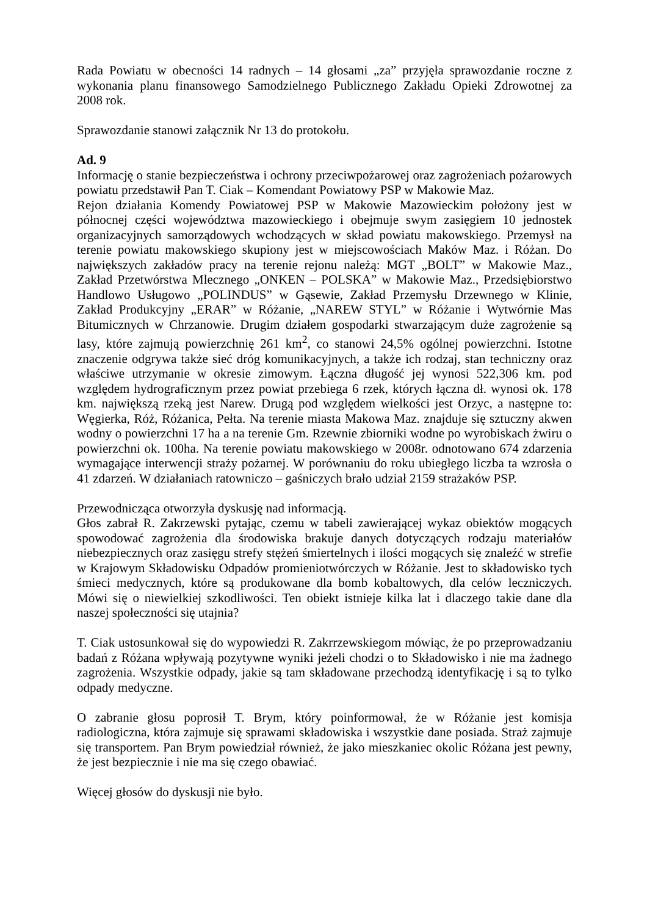Rada Powiatu w obecności 14 radnych – 14 głosami „za” przyjęła sprawozdanie roczne z wykonania planu finansowego Samodzielnego Publicznego Zakładu Opieki Zdrowotnej za 2008 rok.
Sprawozdanie stanowi załącznik Nr 13 do protokołu.
Ad. 9
Informację o stanie bezpieczeństwa i ochrony przeciwpożarowej oraz zagrożeniach pożarowych powiatu przedstawił Pan T. Ciak – Komendant Powiatowy PSP w Makowie Maz.
Rejon działania Komendy Powiatowej PSP w Makowie Mazowieckim położony jest w północnej części województwa mazowieckiego i obejmuje swym zasięgiem 10 jednostek organizacyjnych samorządowych wchodzących w skład powiatu makowskiego. Przemysł na terenie powiatu makowskiego skupiony jest w miejscowościach Maków Maz. i Różan. Do największych zakładów pracy na terenie rejonu należą: MGT „BOLT” w Makowie Maz., Zakład Przetwórstwa Mlecznego „ONKEN – POLSKA” w Makowie Maz., Przedsiębiorstwo Handlowo Usługowo „POLINDUS” w Gąsewie, Zakład Przemysłu Drzewnego w Klinie, Zakład Produkcyjny „ERAR” w Różanie, „NAREW STYL” w Różanie i Wytwórnie Mas Bitumicznych w Chrzanowie. Drugim działem gospodarki stwarzającym duże zagrożenie są lasy, które zajmują powierzchnię 261 km<sup>2</sup>, co stanowi 24,5% ogólnej powierzchni. Istotne znaczenie odgrywa także sieć dróg komunikacyjnych, a także ich rodzaj, stan techniczny oraz właściwe utrzymanie w okresie zimowym. Łączna długość jej wynosi 522,306 km. pod względem hydrograficznym przez powiat przebiega 6 rzek, których łączna dł. wynosi ok. 178 km. największą rzeką jest Narew. Drugą pod względem wielkości jest Orzyc, a następne to: Węgierka, Róż, Różanica, Pełta. Na terenie miasta Makowa Maz. znajduje się sztuczny akwen wodny o powierzchni 17 ha a na terenie Gm. Rzewnie zbiorniki wodne po wyrobiskach żwiru o powierzchni ok. 100ha. Na terenie powiatu makowskiego w 2008r. odnotowano 674 zdarzenia wymagające interwencji straży pożarnej. W porównaniu do roku ubiegłego liczba ta wzrosła o 41 zdarzeń. W działaniach ratowniczo – gaśniczych brało udział 2159 strażaków PSP.
Przewodnicząca otworzyła dyskusję nad informacją.
Głos zabrał R. Zakrzewski pytając, czemu w tabeli zawierającej wykaz obiektów mogących spowodować zagrożenia dla środowiska brakuje danych dotyczących rodzaju materiałów niebezpiecznych oraz zasięgu strefy stężeń śmiertelnych i ilości mogących się znaleźć w strefie w Krajowym Składowisku Odpadów promieniotwórczych w Różanie. Jest to składowisko tych śmieci medycznych, które są produkowane dla bomb kobaltowych, dla celów leczniczych. Mówi się o niewielkiej szkodliwości. Ten obiekt istnieje kilka lat i dlaczego takie dane dla naszej społeczności się utajnia?
T. Ciak ustosunkował się do wypowiedzi R. Zakrrzewskiegom mówiąc, że po przeprowadzaniu badań z Różana wpływają pozytywne wyniki jeżeli chodzi o to Składowisko i nie ma żadnego zagrożenia. Wszystkie odpady, jakie są tam składowane przechodzą identyfikację i są to tylko odpady medyczne.
O zabranie głosu poprosił T. Brym, który poinformował, że w Różanie jest komisja radiologiczna, która zajmuje się sprawami składowiska i wszystkie dane posiada. Straż zajmuje się transportem. Pan Brym powiedział również, że jako mieszkaniec okolic Różana jest pewny, że jest bezpiecznie i nie ma się czego obawiać.
Więcej głosów do dyskusji nie było.